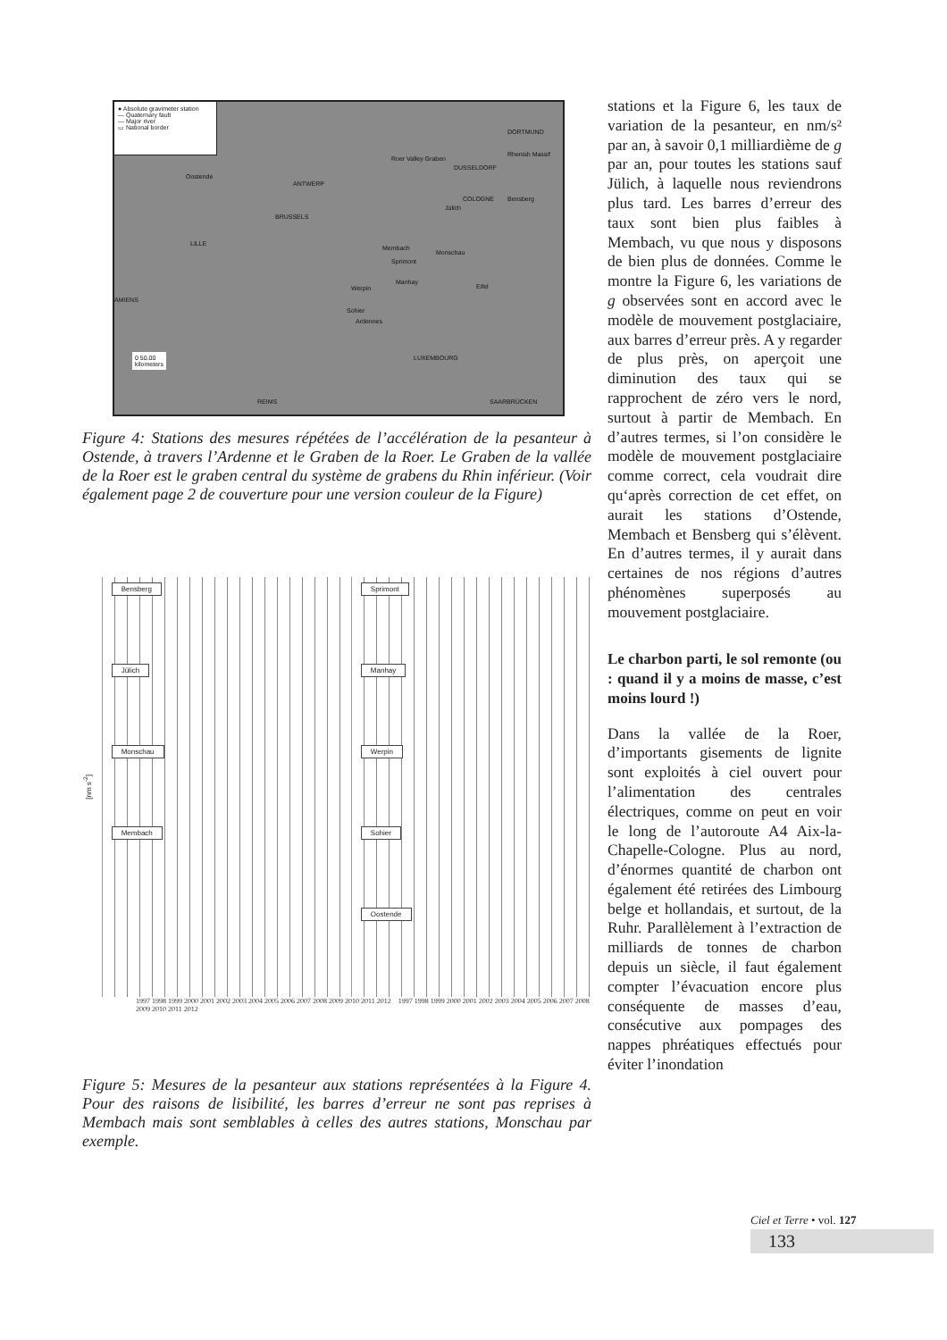● Absolute gravimeter station
— Quaternary fault
— Major river
▭ National border
Oostende
ANTWERP
BRUSSELS
LILLE
Roer Valley Graben
Rhenish Massif
DUSSELDORF
DORTMUND
COLOGNE Bensberg
Jülich
Membach
Monschau
Sprimont
Manhay
Werpin
Sohier
Ardennes
Eifel
AMIENS
LUXEMBOURG
REIMS SAARBRÜCKEN
0 50.00
kilometers
Figure 4: Stations des mesures répétées de l’accélération de la pesanteur à Ostende, à travers l’Ardenne et le Graben de la Roer. Le Graben de la vallée de la Roer est le graben central du système de grabens du Rhin inférieur. (Voir également page 2 de couverture pour une version couleur de la Figure)
[nm s<sup>-2</sup>]
Bensberg
Jülich
Monschau
Membach
Sprimont
Manhay
Werpin
Sohier
Oostende
1997 1998 1999 2000 2001 2002 2003 2004 2005 2006 2007 2008 2009 2010 2011 2012 1997 1998 1999 2000 2001 2002 2003 2004 2005 2006 2007 2008 2009 2010 2011 2012
Figure 5: Mesures de la pesanteur aux stations représentées à la Figure 4. Pour des raisons de lisibilité, les barres d’erreur ne sont pas reprises à Membach mais sont semblables à celles des autres stations, Monschau par exemple.
stations et la Figure 6, les taux de variation de la pesanteur, en nm/s² par an, à savoir 0,1 milliardième de g par an, pour toutes les stations sauf Jülich, à laquelle nous reviendrons plus tard. Les barres d’erreur des taux sont bien plus faibles à Membach, vu que nous y disposons de bien plus de données. Comme le montre la Figure 6, les variations de g observées sont en accord avec le modèle de mouvement postglaciaire, aux barres d’erreur près. A y regarder de plus près, on aperçoit une diminution des taux qui se rapprochent de zéro vers le nord, surtout à partir de Membach. En d’autres termes, si l’on considère le modèle de mouvement postglaciaire comme correct, cela voudrait dire qu‘après correction de cet effet, on aurait les stations d’Ostende, Membach et Bensberg qui s’élèvent. En d’autres termes, il y aurait dans certaines de nos régions d’autres phénomènes superposés au mouvement postglaciaire.
Le charbon parti, le sol remonte (ou : quand il y a moins de masse, c’est moins lourd !)
Dans la vallée de la Roer, d’importants gisements de lignite sont exploités à ciel ouvert pour l’alimentation des centrales électriques, comme on peut en voir le long de l’autoroute A4 Aix-la-Chapelle-Cologne. Plus au nord, d’énormes quantité de charbon ont également été retirées des Limbourg belge et hollandais, et surtout, de la Ruhr. Parallèlement à l’extraction de milliards de tonnes de charbon depuis un siècle, il faut également compter l’évacuation encore plus conséquente de masses d’eau, consécutive aux pompages des nappes phréatiques effectués pour éviter l’inondation
Ciel et Terre • vol. 127
133